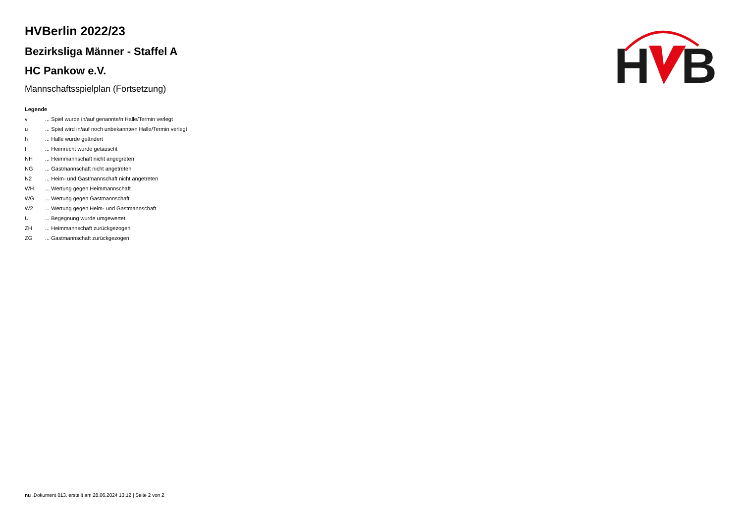HVBerlin 2022/23
Bezirksliga Männer - Staffel A
HC Pankow e.V.
Mannschaftsspielplan (Fortsetzung)
Legende
| v | ... Spiel wurde in/auf genannte/n Halle/Termin verlegt |
| u | ... Spiel wird in/auf noch unbekannte/n Halle/Termin verlegt |
| h | ... Halle wurde geändert |
| t | ... Heimrecht wurde getauscht |
| NH | ... Heimmannschaft nicht angegreten |
| NG | ... Gastmannschaft nicht angetreten |
| N2 | ... Heim- und Gastmannschaft nicht angetreten |
| WH | ... Wertung gegen Heimmannschaft |
| WG | ... Wertung gegen Gastmannschaft |
| W2 | ... Wertung gegen Heim- und Gastmannschaft |
| U | ... Begegnung wurde umgewertet |
| ZH | ... Heimmannschaft zurückgezogen |
| ZG | ... Gastmannschaft zurückgezogen |
H
B
nu .Dokument 013, erstellt am 28.06.2024 13:12 | Seite 2 von 2